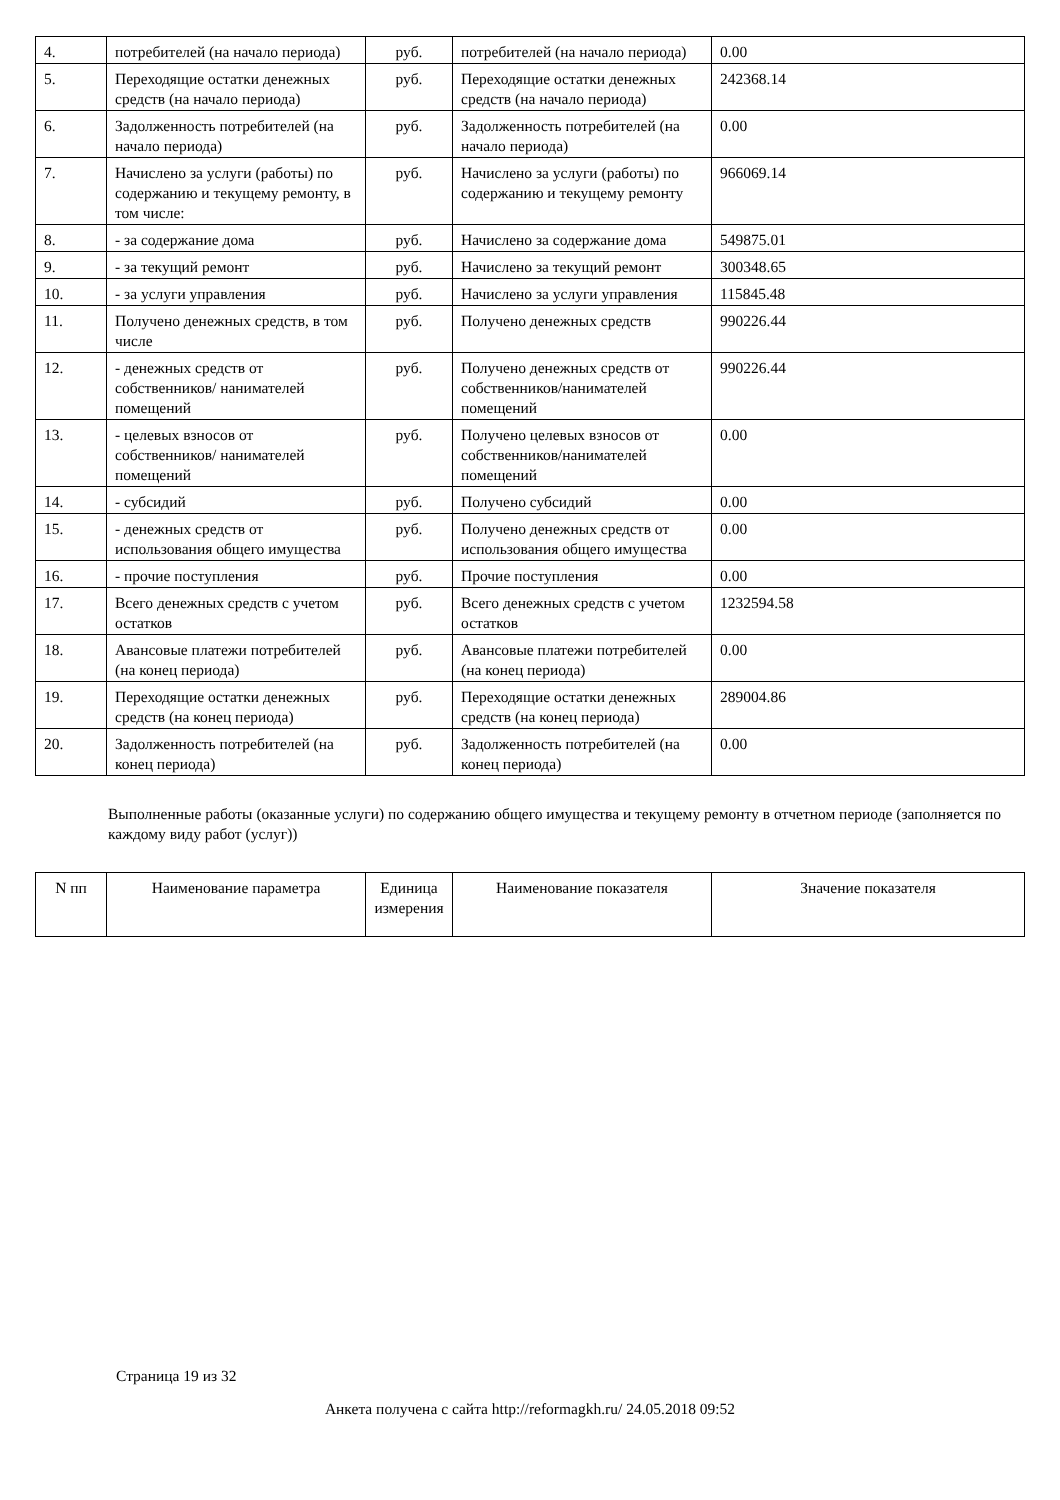| 4. | потребителей (на начало периода) | руб. | потребителей (на начало периода) | 0.00 |
| 5. | Переходящие остатки денежных средств (на начало периода) | руб. | Переходящие остатки денежных средств (на начало периода) | 242368.14 |
| 6. | Задолженность потребителей (на начало периода) | руб. | Задолженность потребителей (на начало периода) | 0.00 |
| 7. | Начислено за услуги (работы) по содержанию и текущему ремонту, в том числе: | руб. | Начислено за услуги (работы) по содержанию и текущему ремонту | 966069.14 |
| 8. | - за содержание дома | руб. | Начислено за содержание дома | 549875.01 |
| 9. | - за текущий ремонт | руб. | Начислено за текущий ремонт | 300348.65 |
| 10. | - за услуги управления | руб. | Начислено за услуги управления | 115845.48 |
| 11. | Получено денежных средств, в том числе | руб. | Получено денежных средств | 990226.44 |
| 12. | - денежных средств от собственников/ нанимателей помещений | руб. | Получено денежных средств от собственников/нанимателей помещений | 990226.44 |
| 13. | - целевых взносов от собственников/ нанимателей помещений | руб. | Получено целевых взносов от собственников/нанимателей помещений | 0.00 |
| 14. | - субсидий | руб. | Получено субсидий | 0.00 |
| 15. | - денежных средств от использования общего имущества | руб. | Получено денежных средств от использования общего имущества | 0.00 |
| 16. | - прочие поступления | руб. | Прочие поступления | 0.00 |
| 17. | Всего денежных средств с учетом остатков | руб. | Всего денежных средств с учетом остатков | 1232594.58 |
| 18. | Авансовые платежи потребителей (на конец периода) | руб. | Авансовые платежи потребителей (на конец периода) | 0.00 |
| 19. | Переходящие остатки денежных средств (на конец периода) | руб. | Переходящие остатки денежных средств (на конец периода) | 289004.86 |
| 20. | Задолженность потребителей (на конец периода) | руб. | Задолженность потребителей (на конец периода) | 0.00 |
Выполненные работы (оказанные услуги) по содержанию общего имущества и текущему ремонту в отчетном периоде (заполняется по каждому виду работ (услуг))
| N пп | Наименование параметра | Единица измерения | Наименование показателя | Значение показателя |
| --- | --- | --- | --- | --- |
Страница 19 из 32
Анкета получена с сайта http://reformagkh.ru/ 24.05.2018 09:52